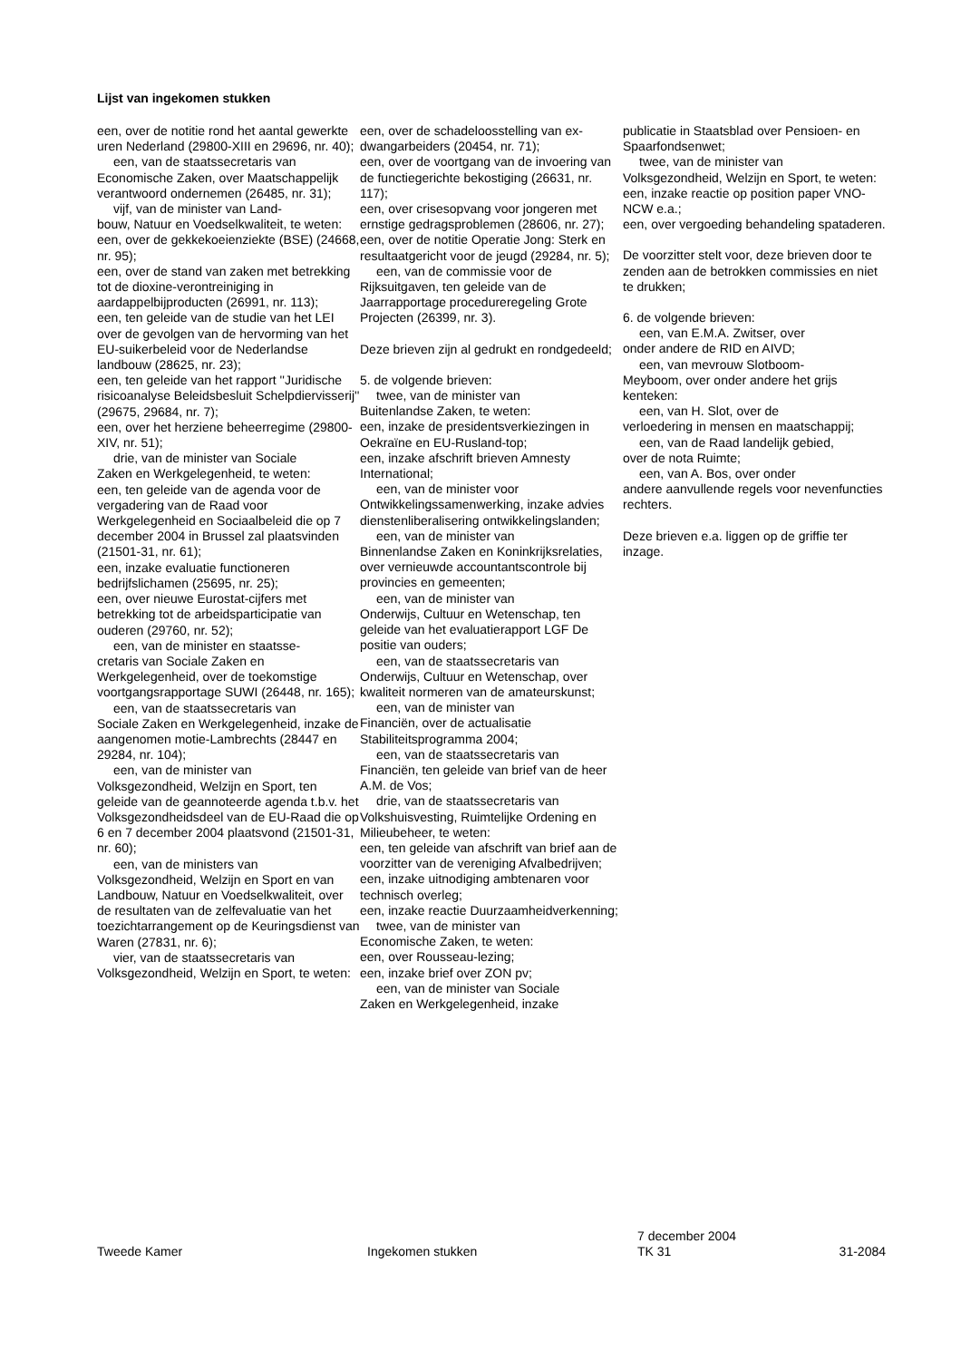Lijst van ingekomen stukken
een, over de notitie rond het aantal gewerkte uren Nederland (29800-XIII en 29696, nr. 40);
een, van de staatssecretaris van
Economische Zaken, over Maatschappelijk verantwoord ondernemen (26485, nr. 31);
vijf, van de minister van Land-
bouw, Natuur en Voedselkwaliteit, te weten:
een, over de gekkekoeienziekte (BSE) (24668, nr. 95);
een, over de stand van zaken met betrekking tot de dioxine-verontreiniging in aardappelbijproducten (26991, nr. 113);
een, ten geleide van de studie van het LEI over de gevolgen van de hervorming van het EU-suikerbeleid voor de Nederlandse landbouw (28625, nr. 23);
een, ten geleide van het rapport ''Juridische risicoanalyse Beleidsbesluit Schelpdiervisserij'' (29675, 29684, nr. 7);
een, over het herziene beheerregime (29800-XIV, nr. 51);
drie, van de minister van Sociale
Zaken en Werkgelegenheid, te weten:
een, ten geleide van de agenda voor de vergadering van de Raad voor Werkgelegenheid en Sociaalbeleid die op 7 december 2004 in Brussel zal plaatsvinden (21501-31, nr. 61);
een, inzake evaluatie functioneren bedrijfslichamen (25695, nr. 25);
een, over nieuwe Eurostat-cijfers met betrekking tot de arbeidsparticipatie van ouderen (29760, nr. 52);
een, van de minister en staatsse-
cretaris van Sociale Zaken en Werkgelegenheid, over de toekomstige voortgangsrapportage SUWI (26448, nr. 165);
een, van de staatssecretaris van
Sociale Zaken en Werkgelegenheid, inzake de aangenomen motie-Lambrechts (28447 en 29284, nr. 104);
een, van de minister van
Volksgezondheid, Welzijn en Sport, ten geleide van de geannoteerde agenda t.b.v. het Volksgezondheidsdeel van de EU-Raad die op 6 en 7 december 2004 plaatsvond (21501-31, nr. 60);
een, van de ministers van
Volksgezondheid, Welzijn en Sport en van Landbouw, Natuur en Voedselkwaliteit, over de resultaten van de zelfevaluatie van het toezichtarrangement op de Keuringsdienst van Waren (27831, nr. 6);
vier, van de staatssecretaris van
Volksgezondheid, Welzijn en Sport, te weten:
een, over de schadeloosstelling van ex-dwangarbeiders (20454, nr. 71);
een, over de voortgang van de invoering van de functiegerichte bekostiging (26631, nr. 117);
een, over crisesopvang voor jongeren met ernstige gedragsproblemen (28606, nr. 27);
een, over de notitie Operatie Jong: Sterk en resultaatgericht voor de jeugd (29284, nr. 5);
een, van de commissie voor de
Rijksuitgaven, ten geleide van de Jaarrapportage procedureregeling Grote Projecten (26399, nr. 3).
Deze brieven zijn al gedrukt en rondgedeeld;
5. de volgende brieven:
twee, van de minister van
Buitenlandse Zaken, te weten:
een, inzake de presidentsverkiezingen in Oekraïne en EU-Rusland-top;
een, inzake afschrift brieven Amnesty International;
een, van de minister voor
Ontwikkelingssamenwerking, inzake advies dienstenliberalisering ontwikkelingslanden;
een, van de minister van
Binnenlandse Zaken en Koninkrijksrelaties, over vernieuwde accountantscontrole bij provincies en gemeenten;
een, van de minister van
Onderwijs, Cultuur en Wetenschap, ten geleide van het evaluatierapport LGF De positie van ouders;
een, van de staatssecretaris van
Onderwijs, Cultuur en Wetenschap, over kwaliteit normeren van de amateurskunst;
een, van de minister van
Financiën, over de actualisatie Stabiliteitsprogramma 2004;
een, van de staatssecretaris van
Financiën, ten geleide van brief van de heer A.M. de Vos;
drie, van de staatssecretaris van
Volkshuisvesting, Ruimtelijke Ordening en Milieubeheer, te weten:
een, ten geleide van afschrift van brief aan de voorzitter van de vereniging Afvalbedrijven;
een, inzake uitnodiging ambtenaren voor technisch overleg;
een, inzake reactie Duurzaamheidverkenning;
twee, van de minister van
Economische Zaken, te weten:
een, over Rousseau-lezing;
een, inzake brief over ZON pv;
een, van de minister van Sociale
Zaken en Werkgelegenheid, inzake
publicatie in Staatsblad over Pensioen- en Spaarfondsenwet;
twee, van de minister van
Volksgezondheid, Welzijn en Sport, te weten:
een, inzake reactie op position paper VNO-NCW e.a.;
een, over vergoeding behandeling spataderen.
De voorzitter stelt voor, deze brieven door te zenden aan de betrokken commissies en niet te drukken;
6. de volgende brieven:
een, van E.M.A. Zwitser, over
onder andere de RID en AIVD;
een, van mevrouw Slotboom-
Meyboom, over onder andere het grijs kenteken:
een, van H. Slot, over de
verloedering in mensen en maatschappij;
een, van de Raad landelijk gebied,
over de nota Ruimte;
een, van A. Bos, over onder
andere aanvullende regels voor nevenfuncties rechters.
Deze brieven e.a. liggen op de griffie ter inzage.
Tweede Kamer
Ingekomen stukken
7 december 2004
TK 31
31-2084